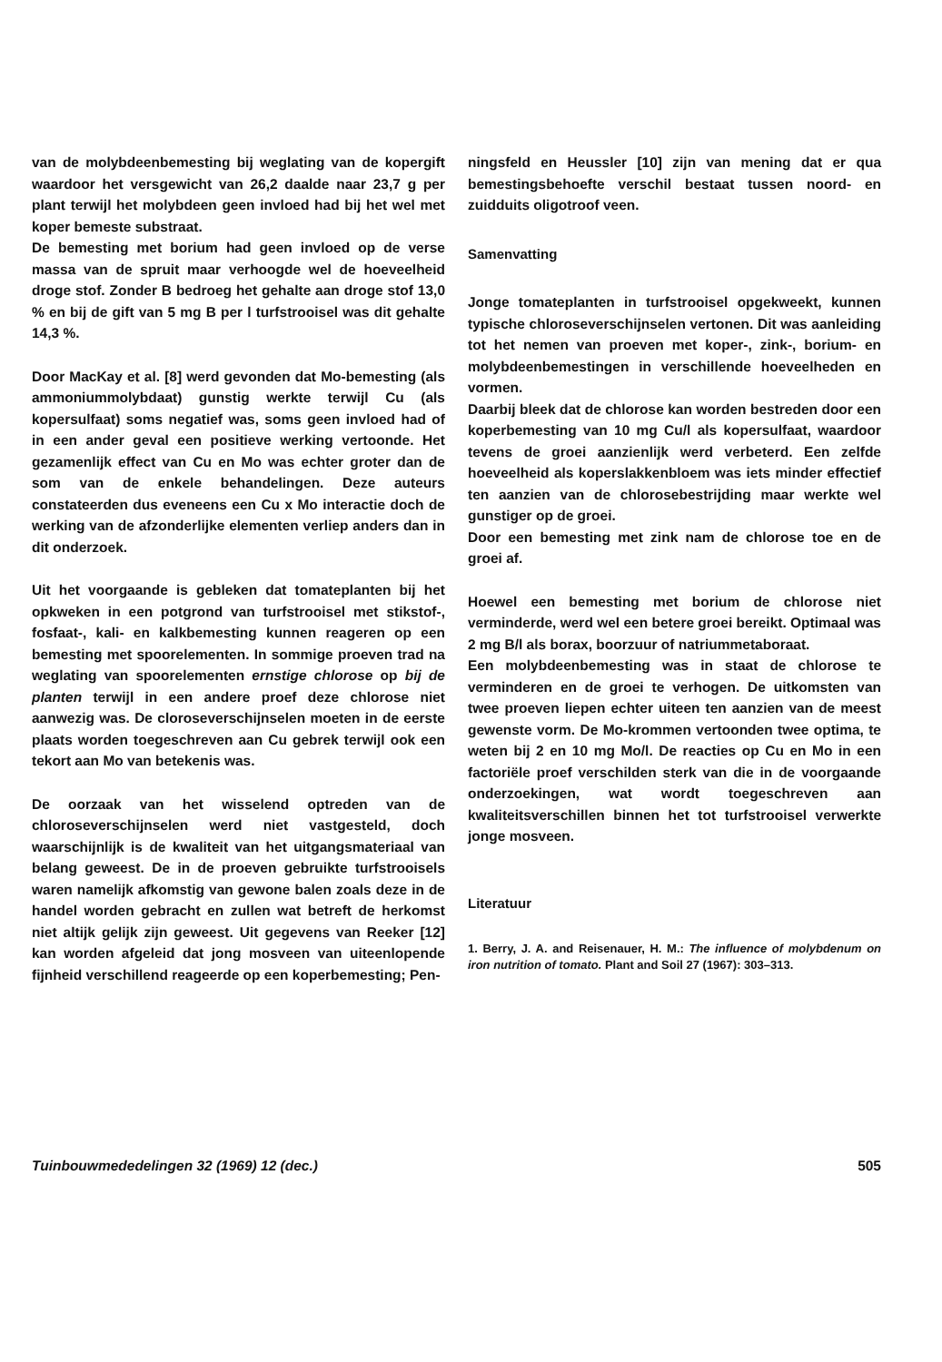van de molybdeenbemesting bij weglating van de kopergift waardoor het versgewicht van 26,2 daalde naar 23,7 g per plant terwijl het molybdeen geen invloed had bij het wel met koper bemeste substraat.
De bemesting met borium had geen invloed op de verse massa van de spruit maar verhoogde wel de hoeveelheid droge stof. Zonder B bedroeg het gehalte aan droge stof 13,0 % en bij de gift van 5 mg B per l turfstrooisel was dit gehalte 14,3 %.
Door MacKay et al. [8] werd gevonden dat Mo-bemesting (als ammoniummolybdaat) gunstig werkte terwijl Cu (als kopersulfaat) soms negatief was, soms geen invloed had of in een ander geval een positieve werking vertoonde. Het gezamenlijk effect van Cu en Mo was echter groter dan de som van de enkele behandelingen. Deze auteurs constateerden dus eveneens een Cu x Mo interactie doch de werking van de afzonderlijke elementen verliep anders dan in dit onderzoek.
Uit het voorgaande is gebleken dat tomateplanten bij het opkweken in een potgrond van turfstrooisel met stikstof-, fosfaat-, kali- en kalkbemesting kunnen reageren op een bemesting met spoorelementen. In sommige proeven trad na weglating van spoorelementen ernstige chlorose op bij de planten terwijl in een andere proef deze chlorose niet aanwezig was. De cloroseverschijnselen moeten in de eerste plaats worden toegeschreven aan Cu gebrek terwijl ook een tekort aan Mo van betekenis was.
De oorzaak van het wisselend optreden van de chloroseverschijnselen werd niet vastgesteld, doch waarschijnlijk is de kwaliteit van het uitgangsmateriaal van belang geweest. De in de proeven gebruikte turfstrooisels waren namelijk afkomstig van gewone balen zoals deze in de handel worden gebracht en zullen wat betreft de herkomst niet altijk gelijk zijn geweest. Uit gegevens van Reeker [12] kan worden afgeleid dat jong mosveen van uiteenlopende fijnheid verschillend reageerde op een koperbemesting; Pen-
ningsfeld en Heussler [10] zijn van mening dat er qua bemestingsbehoefte verschil bestaat tussen noord- en zuidduits oligotroof veen.
Samenvatting
Jonge tomateplanten in turfstrooisel opgekweekt, kunnen typische chloroseverschijnselen vertonen. Dit was aanleiding tot het nemen van proeven met koper-, zink-, borium- en molybdeenbemestingen in verschillende hoeveelheden en vormen.
Daarbij bleek dat de chlorose kan worden bestreden door een koperbemesting van 10 mg Cu/l als kopersulfaat, waardoor tevens de groei aanzienlijk werd verbeterd. Een zelfde hoeveelheid als koperslakkenbloem was iets minder effectief ten aanzien van de chlorosebestrijding maar werkte wel gunstiger op de groei.
Door een bemesting met zink nam de chlorose toe en de groei af.
Hoewel een bemesting met borium de chlorose niet verminderde, werd wel een betere groei bereikt. Optimaal was 2 mg B/l als borax, boorzuur of natriummetaboraat.
Een molybdeenbemesting was in staat de chlorose te verminderen en de groei te verhogen. De uitkomsten van twee proeven liepen echter uiteen ten aanzien van de meest gewenste vorm. De Mo-krommen vertoonden twee optima, te weten bij 2 en 10 mg Mo/l. De reacties op Cu en Mo in een factoriële proef verschilden sterk van die in de voorgaande onderzoekingen, wat wordt toegeschreven aan kwaliteitsverschillen binnen het tot turfstrooisel verwerkte jonge mosveen.
Literatuur
1. Berry, J. A. and Reisenauer, H. M.: The influence of molybdenum on iron nutrition of tomato. Plant and Soil 27 (1967): 303–313.
Tuinbouwmededelingen 32 (1969) 12 (dec.) 505